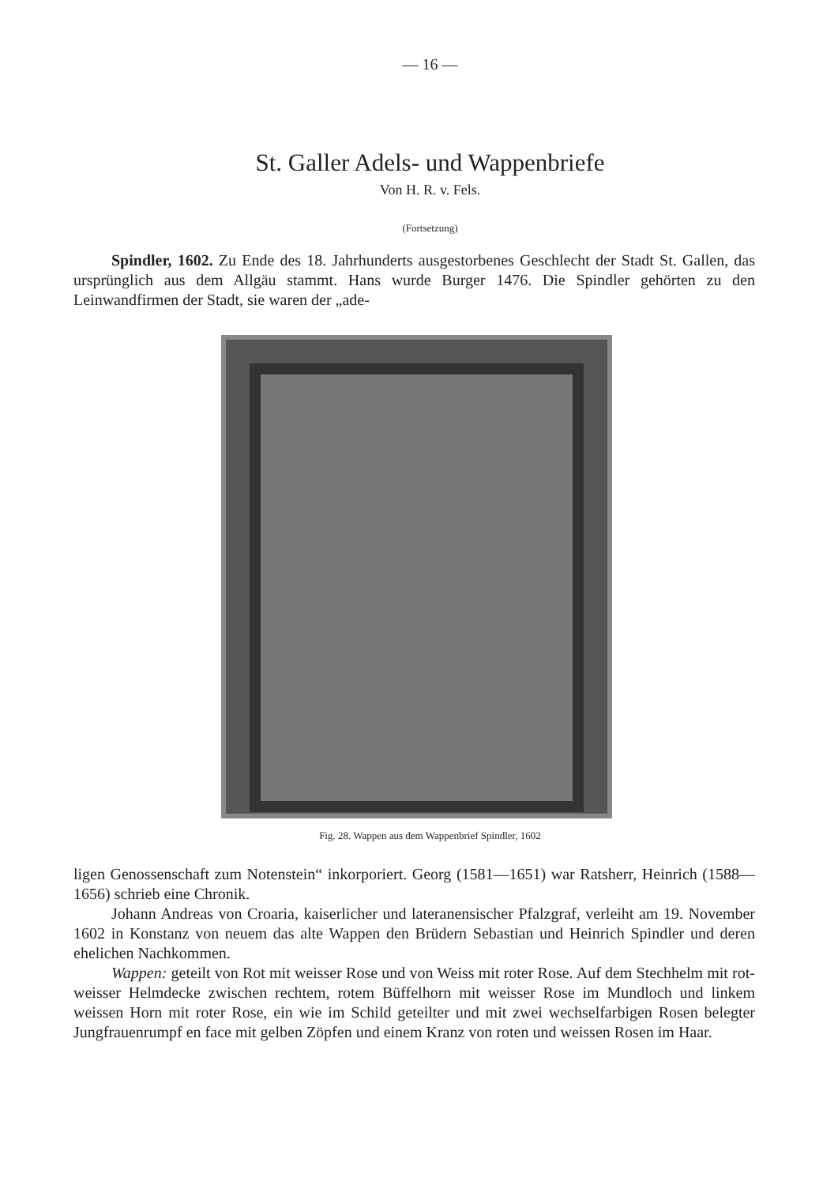— 16 —
St. Galler Adels- und Wappenbriefe
Von H. R. v. Fels.
(Fortsetzung)
Spindler, 1602. Zu Ende des 18. Jahrhunderts ausgestorbenes Geschlecht der Stadt St. Gallen, das ursprünglich aus dem Allgäu stammt. Hans wurde Burger 1476. Die Spindler gehörten zu den Leinwandfirmen der Stadt, sie waren der „ade-
Fig. 28. Wappen aus dem Wappenbrief Spindler, 1602
ligen Genossenschaft zum Notenstein“ inkorporiert. Georg (1581—1651) war Ratsherr, Heinrich (1588—1656) schrieb eine Chronik.
Johann Andreas von Croaria, kaiserlicher und lateranensischer Pfalzgraf, verleiht am 19. November 1602 in Konstanz von neuem das alte Wappen den Brüdern Sebastian und Heinrich Spindler und deren ehelichen Nachkommen.
Wappen: geteilt von Rot mit weisser Rose und von Weiss mit roter Rose. Auf dem Stechhelm mit rot-weisser Helmdecke zwischen rechtem, rotem Büffelhorn mit weisser Rose im Mundloch und linkem weissen Horn mit roter Rose, ein wie im Schild geteilter und mit zwei wechselfarbigen Rosen belegter Jungfrauenrumpf en face mit gelben Zöpfen und einem Kranz von roten und weissen Rosen im Haar.